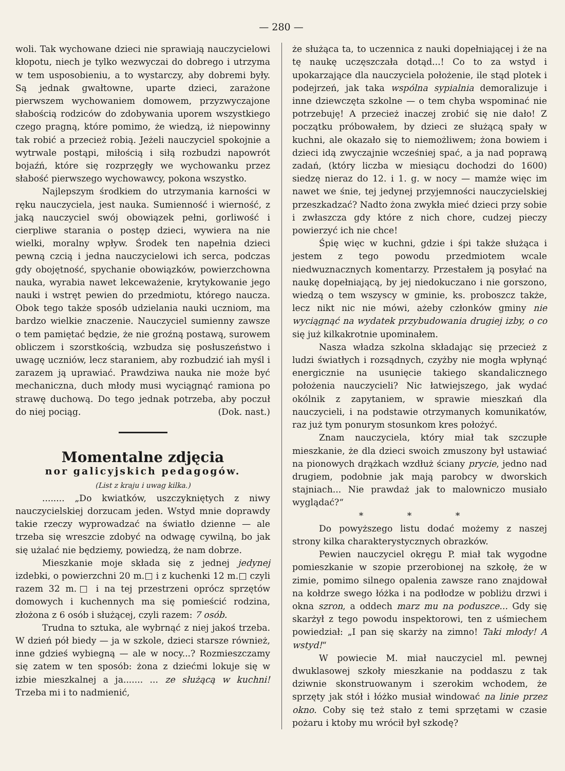— 280 —
woli. Tak wychowane dzieci nie sprawiają nauczycielowi kłopotu, niech je tylko wezwyczai do dobrego i utrzyma w tem usposobieniu, a to wystarczy, aby dobremi były. Są jednak gwałtowne, uparte dzieci, zarażone pierwszem wychowaniem domowem, przyzwyczajone słabością rodziców do zdobywania uporem wszystkiego czego pragną, które pomimo, że wiedzą, iż niepowinny tak robić a przecież robią. Jeżeli nauczyciel spokojnie a wytrwale postąpi, miłością i siłą rozbudzi napowrót bojaźń, które się rozprzęgły we wychowanku przez słabość pierwszego wychowawcy, pokona wszystko.
Najlepszym środkiem do utrzymania karności w ręku nauczyciela, jest nauka. Sumienność i wierność, z jaką nauczyciel swój obowiązek pełni, gorliwość i cierpliwe starania o postęp dzieci, wywiera na nie wielki, moralny wpływ. Środek ten napełnia dzieci pewną czcią i jedna nauczycielowi ich serca, podczas gdy obojętność, spychanie obowiązków, powierzchowna nauka, wyrabia nawet lekceważenie, krytykowanie jego nauki i wstręt pewien do przedmiotu, którego naucza. Obok tego także sposób udzielania nauki uczniom, ma bardzo wielkie znaczenie. Nauczyciel sumienny zawsze o tem pamiętać będzie, że nie groźną postawą, surowem obliczem i szorstkością, wzbudza się posłuszeństwo i uwagę uczniów, lecz staraniem, aby rozbudzić iah myśl i zarazem ją uprawiać. Prawdziwa nauka nie może być mechaniczna, duch młody musi wyciągnąć ramiona po strawę duchową. Do tego jednak potrzeba, aby poczuł do niej pociąg. (Dok. nast.)
Momentalne zdjęcia
nor galicyjskich pedagogów.
(List z kraju i uwag kilka.)
........ „Do kwiatków, uszczykniętych z niwy nauczycielskiej dorzucam jeden. Wstyd mnie doprawdy takie rzeczy wyprowadzać na światło dzienne — ale trzeba się wreszcie zdobyć na odwagę cywilną, bo jak się użalać nie będziemy, powiedzą, że nam dobrze.
Mieszkanie moje składa się z jednej jedynej izdebki, o powierzchni 20 m.□ i z kuchenki 12 m.□ czyli razem 32 m.□ i na tej przestrzeni oprócz sprzętów domowych i kuchennych ma się pomieścić rodzina, złożona z 6 osób i służącej, czyli razem: 7 osób.
Trudna to sztuka, ale wybrnąć z niej jakoś trzeba. W dzień pół biedy — ja w szkole, dzieci starsze również, inne gdzieś wybiegną — ale w nocy...? Rozmieszczamy się zatem w ten sposób: żona z dziećmi lokuje się w izbie mieszkalnej a ja....... ... ze służącą w kuchni! Trzeba mi i to nadmienić,
że służąca ta, to uczennica z nauki dopełniającej i że na tę naukę uczęszczała dotąd...! Co to za wstyd i upokarzające dla nauczyciela położenie, ile stąd plotek i podejrzeń, jak taka wspólna sypialnia demoralizuje i inne dziewczęta szkolne — o tem chyba wspominać nie potrzebuję! A przecież inaczej zrobić się nie dało! Z początku próbowałem, by dzieci ze służącą spały w kuchni, ale okazało się to niemożliwem; żona bowiem i dzieci idą zwyczajnie wcześniej spać, a ja nad poprawą zadań, (który liczba w miesiącu dochodzi do 1600) siedzę nieraz do 12. i 1. g. w nocy — mamże więc im nawet we śnie, tej jedynej przyjemności nauczycielskiej przeszkadzać? Nadto żona zwykła mieć dzieci przy sobie i zwłaszcza gdy które z nich chore, cudzej pieczy powierzyć ich nie chce!
Śpię więc w kuchni, gdzie i śpi także służąca i jestem z tego powodu przedmiotem wcale niedwuznacznych komentarzy. Przestałem ją posyłać na naukę dopełniającą, by jej niedokuczano i nie gorszono, wiedzą o tem wszyscy w gminie, ks. proboszcz także, lecz nikt nic nie mówi, ażeby członków gminy nie wyciągnąć na wydatek przybudowania drugiej izby, o co się już kilkakrotnie upominałem.
Nasza władza szkolna składając się przecież z ludzi światłych i rozsądnych, czyżby nie mogła wpłynąć energicznie na usunięcie takiego skandalicznego położenia nauczycieli? Nic łatwiejszego, jak wydać okólnik z zapytaniem, w sprawie mieszkań dla nauczycieli, i na podstawie otrzymanych komunikatów, raz już tym ponurym stosunkom kres położyć.
Znam nauczyciela, który miał tak szczupłe mieszkanie, że dla dzieci swoich zmuszony był ustawiać na pionowych drążkach wzdłuż ściany prycie, jedno nad drugiem, podobnie jak mają parobcy w dworskich stajniach... Nie prawdaż jak to malowniczo musiało wyglądać?“
* * *
Do powyższego listu dodać możemy z naszej strony kilka charakterystycznych obrazków.
Pewien nauczyciel okręgu P. miał tak wygodne pomieszkanie w szopie przerobionej na szkołę, że w zimie, pomimo silnego opalenia zawsze rano znajdował na kołdrze swego łóżka i na podłodze w pobliżu drzwi i okna szron, a oddech marz mu na poduszce... Gdy się skarżył z tego powodu inspektorowi, ten z uśmiechem powiedział: „I pan się skarży na zimno! Taki młody! A wstyd!“
W powiecie M. miał nauczyciel ml. pewnej dwuklasowej szkoły mieszkanie na poddaszu z tak dziwnie skonstruowanym i szerokim wchodem, że sprzęty jak stół i łóżko musiał windować na linie przez okno. Coby się też stało z temi sprzętami w czasie pożaru i ktoby mu wrócił był szkodę?